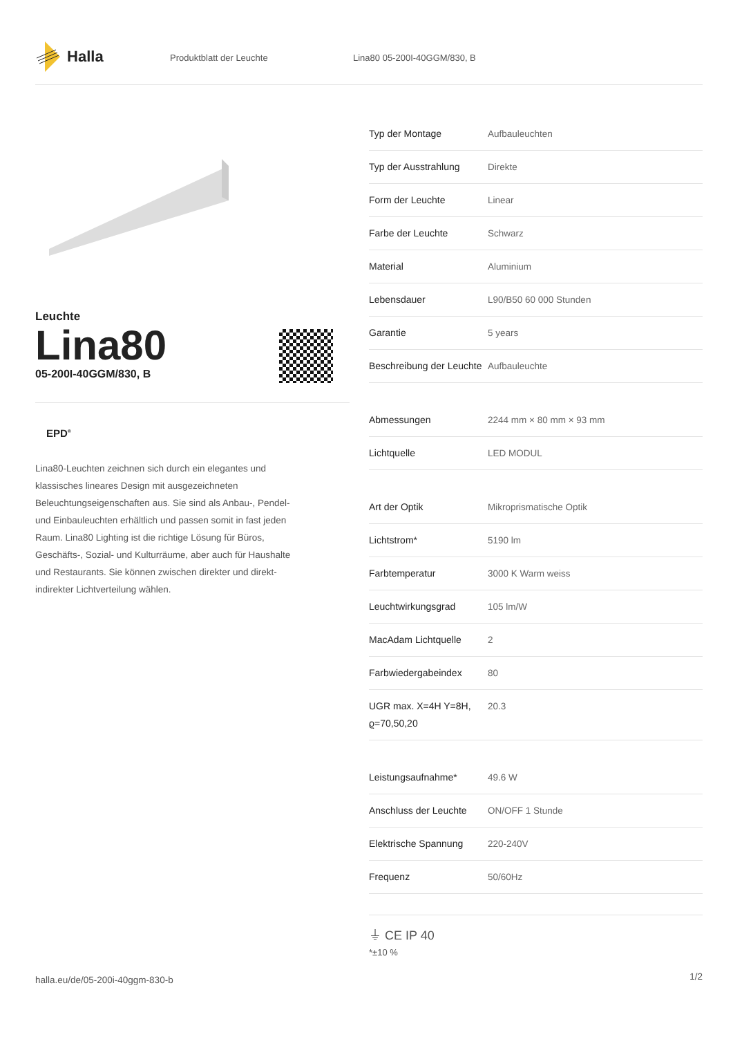Halla
Produktblatt der Leuchte Lina80 05-200I-40GGM/830, B
Leuchte
Lina80
05-200I-40GGM/830, B
EPD<sup>®</sup>
Lina80-Leuchten zeichnen sich durch ein elegantes und klassisches lineares Design mit ausgezeichneten Beleuchtungseigenschaften aus. Sie sind als Anbau-, Pendel- und Einbauleuchten erhältlich und passen somit in fast jeden Raum. Lina80 Lighting ist die richtige Lösung für Büros, Geschäfts-, Sozial- und Kulturräume, aber auch für Haushalte und Restaurants. Sie können zwischen direkter und direkt-indirekter Lichtverteilung wählen.
| Typ der Montage | Aufbauleuchten |
| Typ der Ausstrahlung | Direkte |
| Form der Leuchte | Linear |
| Farbe der Leuchte | Schwarz |
| Material | Aluminium |
| Lebensdauer | L90/B50 60 000 Stunden |
| Garantie | 5 years |
| Beschreibung der Leuchte | Aufbauleuchte |
| Abmessungen | 2244 mm × 80 mm × 93 mm |
| Lichtquelle | LED MODUL |
| Art der Optik | Mikroprismatische Optik |
| Lichtstrom* | 5190 lm |
| Farbtemperatur | 3000 K Warm weiss |
| Leuchtwirkungsgrad | 105 lm/W |
| MacAdam Lichtquelle | 2 |
| Farbwiedergabeindex | 80 |
| UGR max. X=4H Y=8H, ϱ=70,50,20 | 20.3 |
| Leistungsaufnahme* | 49.6 W |
| Anschluss der Leuchte | ON/OFF 1 Stunde |
| Elektrische Spannung | 220-240V |
| Frequenz | 50/60Hz |
⏚ CE IP 40
*±10 %
halla.eu/de/05-200i-40ggm-830-b
1/2